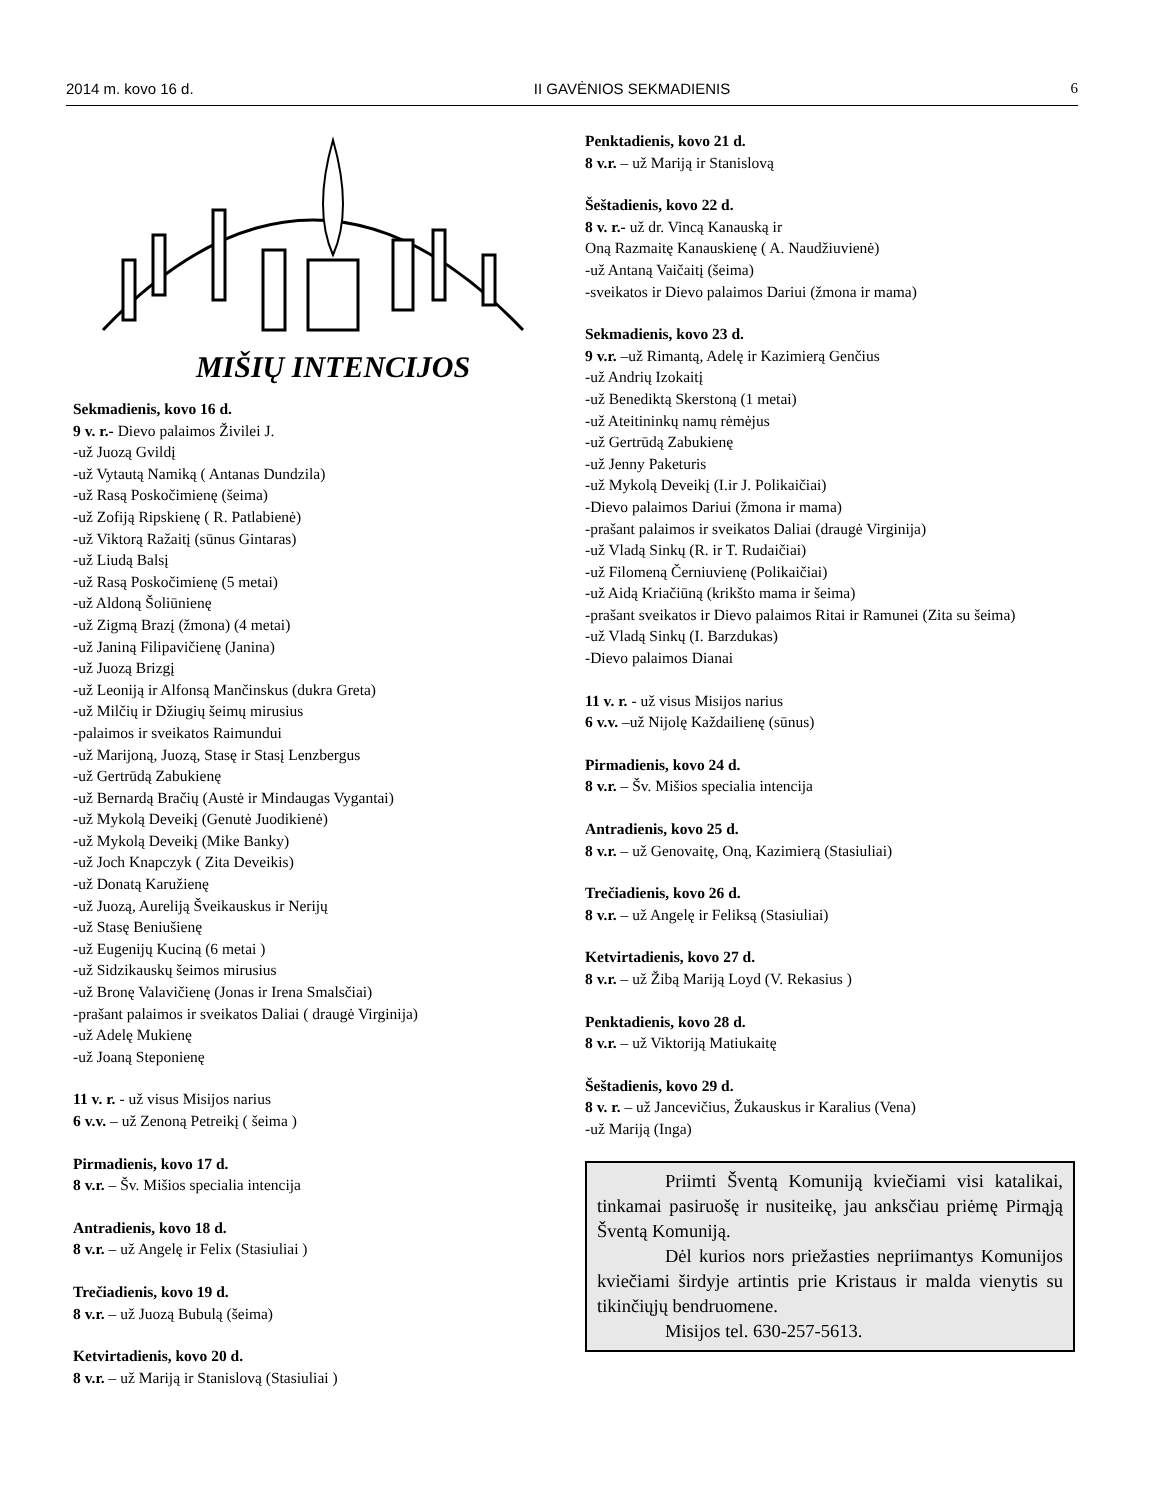2014 m. kovo 16 d. II GAVĖNIOS SEKMADIENIS 6
MIŠIŲ INTENCIJOS
Sekmadienis, kovo 16 d.
9 v. r.- Dievo palaimos Živilei J.
-už Juozą Gvildį
-už Vytautą Namiką ( Antanas Dundzila)
-už Rasą Poskočimienę (šeima)
-už Zofiją Ripskienę ( R. Patlabienė)
-už Viktorą Ražaitį (sūnus Gintaras)
-už Liudą Balsį
-už Rasą Poskočimienę (5 metai)
-už Aldoną Šoliūnienę
-už Zigmą Brazį (žmona) (4 metai)
-už Janiną Filipavičienę (Janina)
-už Juozą Brizgį
-už Leoniją ir Alfonsą Mančinskus (dukra Greta)
-už Milčių ir Džiugių šeimų mirusius
-palaimos ir sveikatos Raimundui
-už Marijoną, Juozą, Stasę ir Stasį Lenzbergus
-už Gertrūdą Zabukienę
-už Bernardą Bračių (Austė ir Mindaugas Vygantai)
-už Mykolą Deveikį (Genutė Juodikienė)
-už Mykolą Deveikį (Mike Banky)
-už Joch Knapczyk ( Zita Deveikis)
-už Donatą Karužienę
-už Juozą, Aureliją Šveikauskus ir Nerijų
-už Stasę Beniušienę
-už Eugenijų Kuciną (6 metai )
-už Sidzikauskų šeimos mirusius
-už Bronę Valavičienę (Jonas ir Irena Smalsčiai)
-prašant palaimos ir sveikatos Daliai ( draugė Virginija)
-už Adelę Mukienę
-už Joaną Steponienę
11 v. r. - už visus Misijos narius
6 v.v. – už Zenoną Petreikį ( šeima )
Pirmadienis, kovo 17 d.
8 v.r. – Šv. Mišios specialia intencija
Antradienis, kovo 18 d.
8 v.r. – už Angelę ir Felix (Stasiuliai )
Trečiadienis, kovo 19 d.
8 v.r. – už Juozą Bubulą (šeima)
Ketvirtadienis, kovo 20 d.
8 v.r. – už Mariją ir Stanislovą (Stasiuliai )
Penktadienis, kovo 21 d.
8 v.r. – už Mariją ir Stanislovą
Šeštadienis, kovo 22 d.
8 v. r.- už dr. Vincą Kanauską ir
Oną Razmaitę Kanauskienę ( A. Naudžiuvienė)
-už Antaną Vaičaitį (šeima)
-sveikatos ir Dievo palaimos Dariui (žmona ir mama)
Sekmadienis, kovo 23 d.
9 v.r. –už Rimantą, Adelę ir Kazimierą Genčius
-už Andrių Izokaitį
-už Benediktą Skerstoną (1 metai)
-už Ateitininkų namų rėmėjus
-už Gertrūdą Zabukienę
-už Jenny Paketuris
-už Mykolą Deveikį (I.ir J. Polikaičiai)
-Dievo palaimos Dariui (žmona ir mama)
-prašant palaimos ir sveikatos Daliai (draugė Virginija)
-už Vladą Sinkų (R. ir T. Rudaičiai)
-už Filomeną Černiuvienę (Polikaičiai)
-už Aidą Kriačiūną (krikšto mama ir šeima)
-prašant sveikatos ir Dievo palaimos Ritai ir Ramunei (Zita su šeima)
-už Vladą Sinkų (I. Barzdukas)
-Dievo palaimos Dianai
11 v. r. - už visus Misijos narius
6 v.v. –už Nijolę Každailienę (sūnus)
Pirmadienis, kovo 24 d.
8 v.r. – Šv. Mišios specialia intencija
Antradienis, kovo 25 d.
8 v.r. – už Genovaitę, Oną, Kazimierą (Stasiuliai)
Trečiadienis, kovo 26 d.
8 v.r. – už Angelę ir Feliksą (Stasiuliai)
Ketvirtadienis, kovo 27 d.
8 v.r. – už Žibą Mariją Loyd (V. Rekasius )
Penktadienis, kovo 28 d.
8 v.r. – už Viktoriją Matiukaitę
Šeštadienis, kovo 29 d.
8 v. r. – už Jancevičius, Žukauskus ir Karalius (Vena)
-už Mariją (Inga)
Priimti Šventą Komuniją kviečiami visi katalikai, tinkamai pasiruošę ir nusiteikę, jau anksčiau priėmę Pirmąją Šventą Komuniją.
Dėl kurios nors priežasties nepriimantys Komunijos kviečiami širdyje artintis prie Kristaus ir malda vienytis su tikinčiųjų bendruomene.
Misijos tel. 630-257-5613.